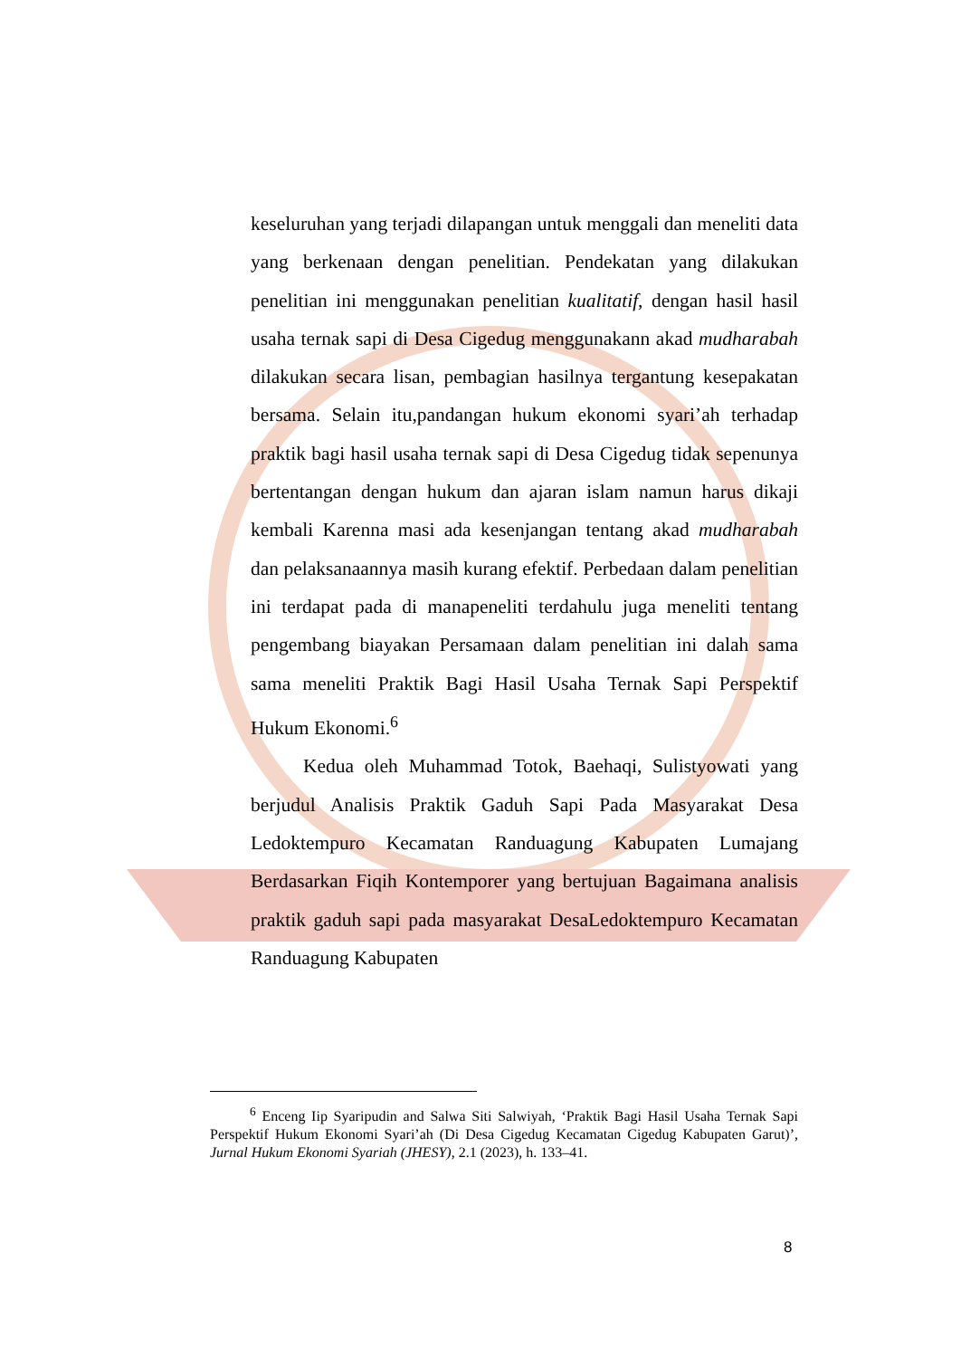keseluruhan yang terjadi dilapangan untuk menggali dan meneliti data yang berkenaan dengan penelitian. Pendekatan yang dilakukan penelitian ini menggunakan penelitian kualitatif, dengan hasil hasil usaha ternak sapi di Desa Cigedug menggunakann akad mudharabah dilakukan secara lisan, pembagian hasilnya tergantung kesepakatan bersama. Selain itu,pandangan hukum ekonomi syari’ah terhadap praktik bagi hasil usaha ternak sapi di Desa Cigedug tidak sepenunya bertentangan dengan hukum dan ajaran islam namun harus dikaji kembali Karenna masi ada kesenjangan tentang akad mudharabah dan pelaksanaannya masih kurang efektif. Perbedaan dalam penelitian ini terdapat pada di manapeneliti terdahulu juga meneliti tentang pengembang biayakan Persamaan dalam penelitian ini dalah sama sama meneliti Praktik Bagi Hasil Usaha Ternak Sapi Perspektif Hukum Ekonomi.<sup>6</sup>
Kedua oleh Muhammad Totok, Baehaqi, Sulistyowati yang berjudul Analisis Praktik Gaduh Sapi Pada Masyarakat Desa Ledoktempuro Kecamatan Randuagung Kabupaten Lumajang Berdasarkan Fiqih Kontemporer yang bertujuan Bagaimana analisis praktik gaduh sapi pada masyarakat DesaLedoktempuro Kecamatan Randuagung Kabupaten
<sup>6</sup> Enceng Iip Syaripudin and Salwa Siti Salwiyah, ‘Praktik Bagi Hasil Usaha Ternak Sapi Perspektif Hukum Ekonomi Syari’ah (Di Desa Cigedug Kecamatan Cigedug Kabupaten Garut)’, Jurnal Hukum Ekonomi Syariah (JHESY), 2.1 (2023), h. 133–41.
8